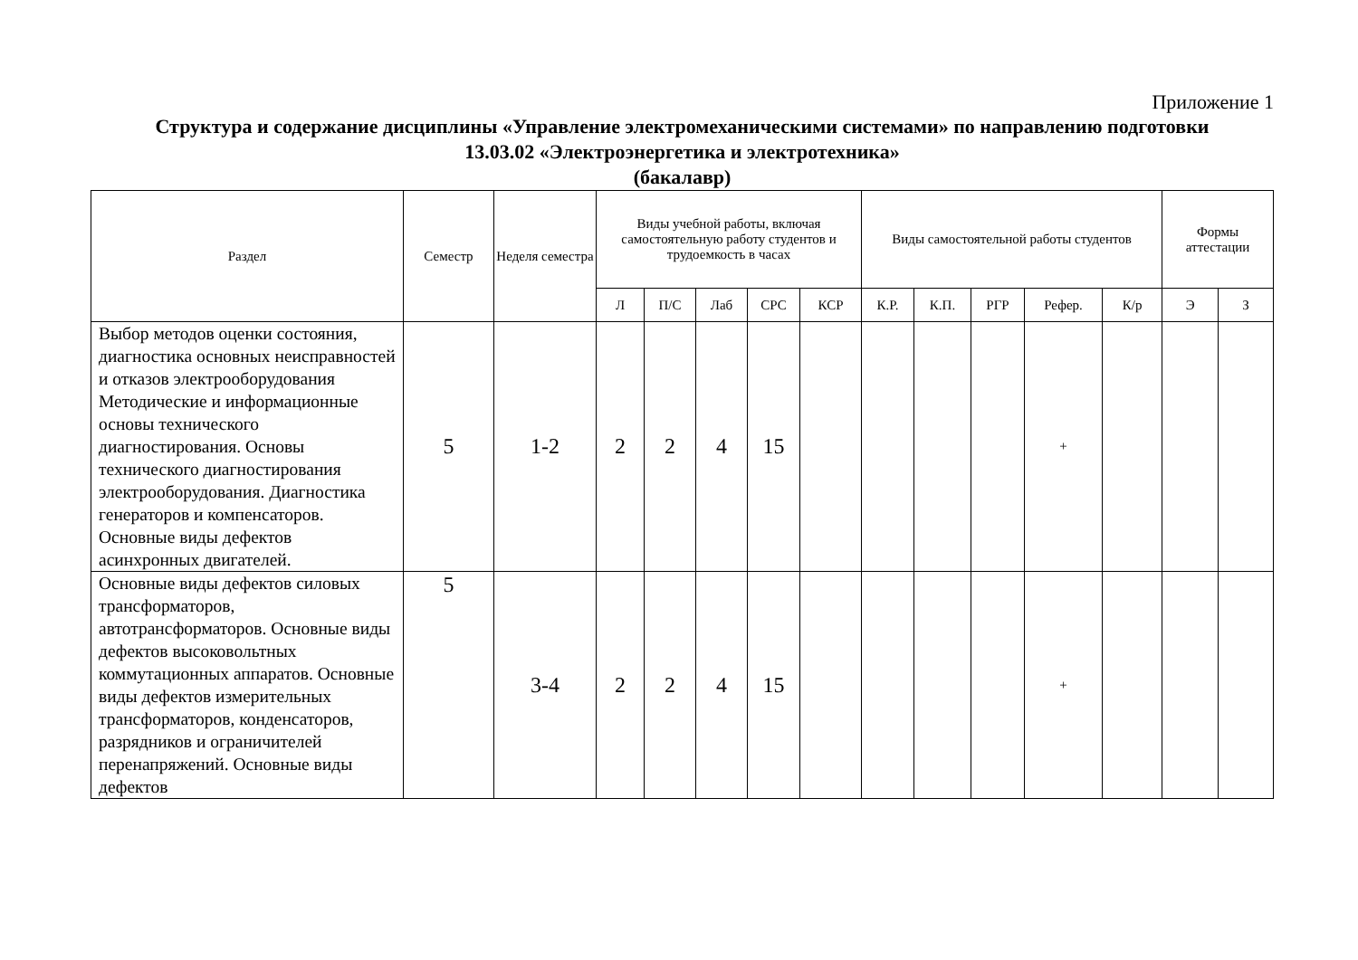Приложение 1
Структура и содержание дисциплины «Управление электромеханическими системами» по направлению подготовки
13.03.02 «Электроэнергетика и электротехника»
(бакалавр)
| Раздел | Семестр | Неделя семестра | Виды учебной работы, включая самостоятельную работу студентов и трудоемкость в часах | | | | | Виды самостоятельной работы студентов | | | | | Формы аттестации | |
| --- | --- | --- | --- | --- | --- | --- | --- | --- | --- | --- | --- | --- | --- | --- |
| | | | Л | П/С | Лаб | СРС | КСР | К.Р. | К.П. | РГР | Рефер. | К/р | Э | З |
| Выбор методов оценки состояния, диагностика основных неисправностей и отказов электрооборудования Методические и информационные основы технического диагностирования. Основы технического диагностирования электрооборудования. Диагностика генераторов и компенсаторов. Основные виды дефектов асинхронных двигателей. | 5 | 1-2 | 2 | 2 | 4 | 15 | | | | | + | | | |
| Основные виды дефектов силовых трансформаторов, автотрансформаторов. Основные виды дефектов высоковольтных коммутационных аппаратов. Основные виды дефектов измерительных трансформаторов, конденсаторов, разрядников и ограничителей перенапряжений. Основные виды дефектов | 5 | 3-4 | 2 | 2 | 4 | 15 | | | | | + | | | |